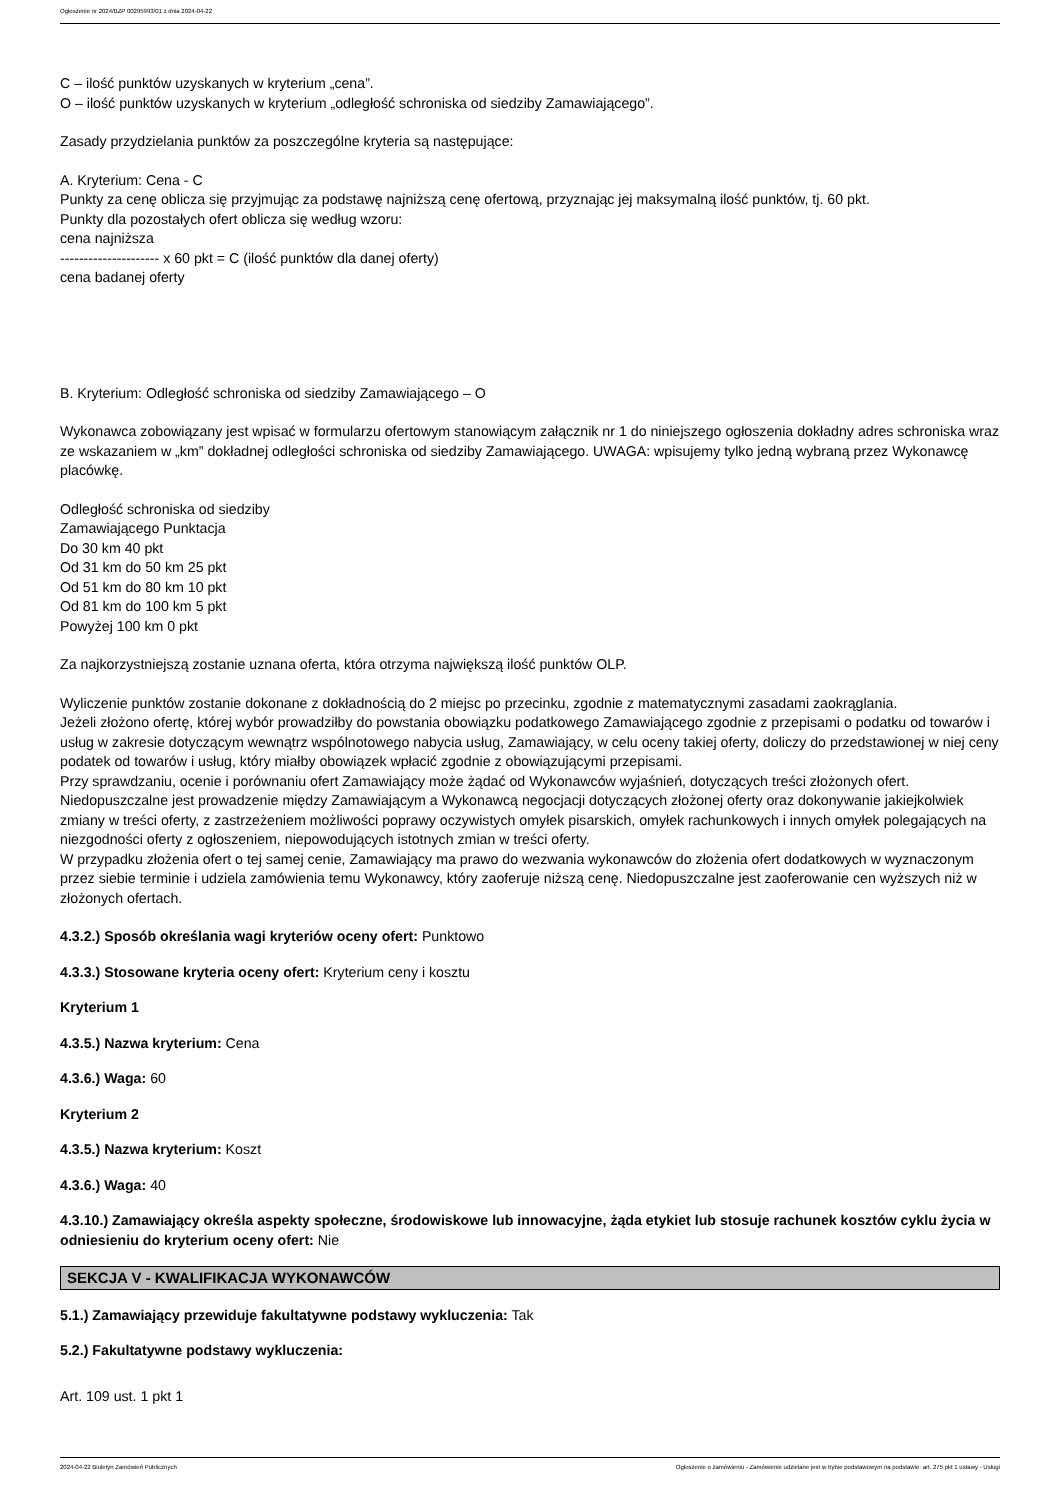Ogłoszenie nr 2024/BZP 00295993/01 z dnia 2024-04-22
C – ilość punktów uzyskanych w kryterium „cena”.
O – ilość punktów uzyskanych w kryterium „odległość schroniska od siedziby Zamawiającego”.
Zasady przydzielania punktów za poszczególne kryteria są następujące:
A. Kryterium: Cena - C
Punkty za cenę oblicza się przyjmując za podstawę najniższą cenę ofertową, przyznając jej maksymalną ilość punktów, tj. 60 pkt.
Punkty dla pozostałych ofert oblicza się według wzoru:
cena najniższa
--------------------- x 60 pkt = C (ilość punktów dla danej oferty)
cena badanej oferty
B. Kryterium: Odległość schroniska od siedziby Zamawiającego – O
Wykonawca zobowiązany jest wpisać w formularzu ofertowym stanowiącym załącznik nr 1 do niniejszego ogłoszenia dokładny adres schroniska wraz ze wskazaniem w „km” dokładnej odległości schroniska od siedziby Zamawiającego. UWAGA: wpisujemy tylko jedną wybraną przez Wykonawcę placówkę.
Odległość schroniska od siedziby
Zamawiającego Punktacja
Do 30 km 40 pkt
Od 31 km do 50 km 25 pkt
Od 51 km do 80 km 10 pkt
Od 81 km do 100 km 5 pkt
Powyżej 100 km 0 pkt
Za najkorzystniejszą zostanie uznana oferta, która otrzyma największą ilość punktów OLP.
Wyliczenie punktów zostanie dokonane z dokładnością do 2 miejsc po przecinku, zgodnie z matematycznymi zasadami zaokrąglania.
Jeżeli złożono ofertę, której wybór prowadziłby do powstania obowiązku podatkowego Zamawiającego zgodnie z przepisami o podatku od towarów i usług w zakresie dotyczącym wewnątrz wspólnotowego nabycia usług, Zamawiający, w celu oceny takiej oferty, doliczy do przedstawionej w niej ceny podatek od towarów i usług, który miałby obowiązek wpłacić zgodnie z obowiązującymi przepisami.
Przy sprawdzaniu, ocenie i porównaniu ofert Zamawiający może żądać od Wykonawców wyjaśnień, dotyczących treści złożonych ofert.
Niedopuszczalne jest prowadzenie między Zamawiającym a Wykonawcą negocjacji dotyczących złożonej oferty oraz dokonywanie jakiejkolwiek zmiany w treści oferty, z zastrzeżeniem możliwości poprawy oczywistych omyłek pisarskich, omyłek rachunkowych i innych omyłek polegających na niezgodności oferty z ogłoszeniem, niepowodujących istotnych zmian w treści oferty.
W przypadku złożenia ofert o tej samej cenie, Zamawiający ma prawo do wezwania wykonawców do złożenia ofert dodatkowych w wyznaczonym przez siebie terminie i udziela zamówienia temu Wykonawcy, który zaoferuje niższą cenę. Niedopuszczalne jest zaoferowanie cen wyższych niż w złożonych ofertach.
4.3.2.) Sposób określania wagi kryteriów oceny ofert: Punktowo
4.3.3.) Stosowane kryteria oceny ofert: Kryterium ceny i kosztu
Kryterium 1
4.3.5.) Nazwa kryterium: Cena
4.3.6.) Waga: 60
Kryterium 2
4.3.5.) Nazwa kryterium: Koszt
4.3.6.) Waga: 40
4.3.10.) Zamawiający określa aspekty społeczne, środowiskowe lub innowacyjne, żąda etykiet lub stosuje rachunek kosztów cyklu życia w odniesieniu do kryterium oceny ofert: Nie
SEKCJA V - KWALIFIKACJA WYKONAWCÓW
5.1.) Zamawiający przewiduje fakultatywne podstawy wykluczenia: Tak
5.2.) Fakultatywne podstawy wykluczenia:
Art. 109 ust. 1 pkt 1
2024-04-22 Biuletyn Zamówień Publicznych Ogłoszenie o zamówieniu - Zamówienie udzielane jest w trybie podstawowym na podstawie: art. 275 pkt 1 ustawy - Usługi